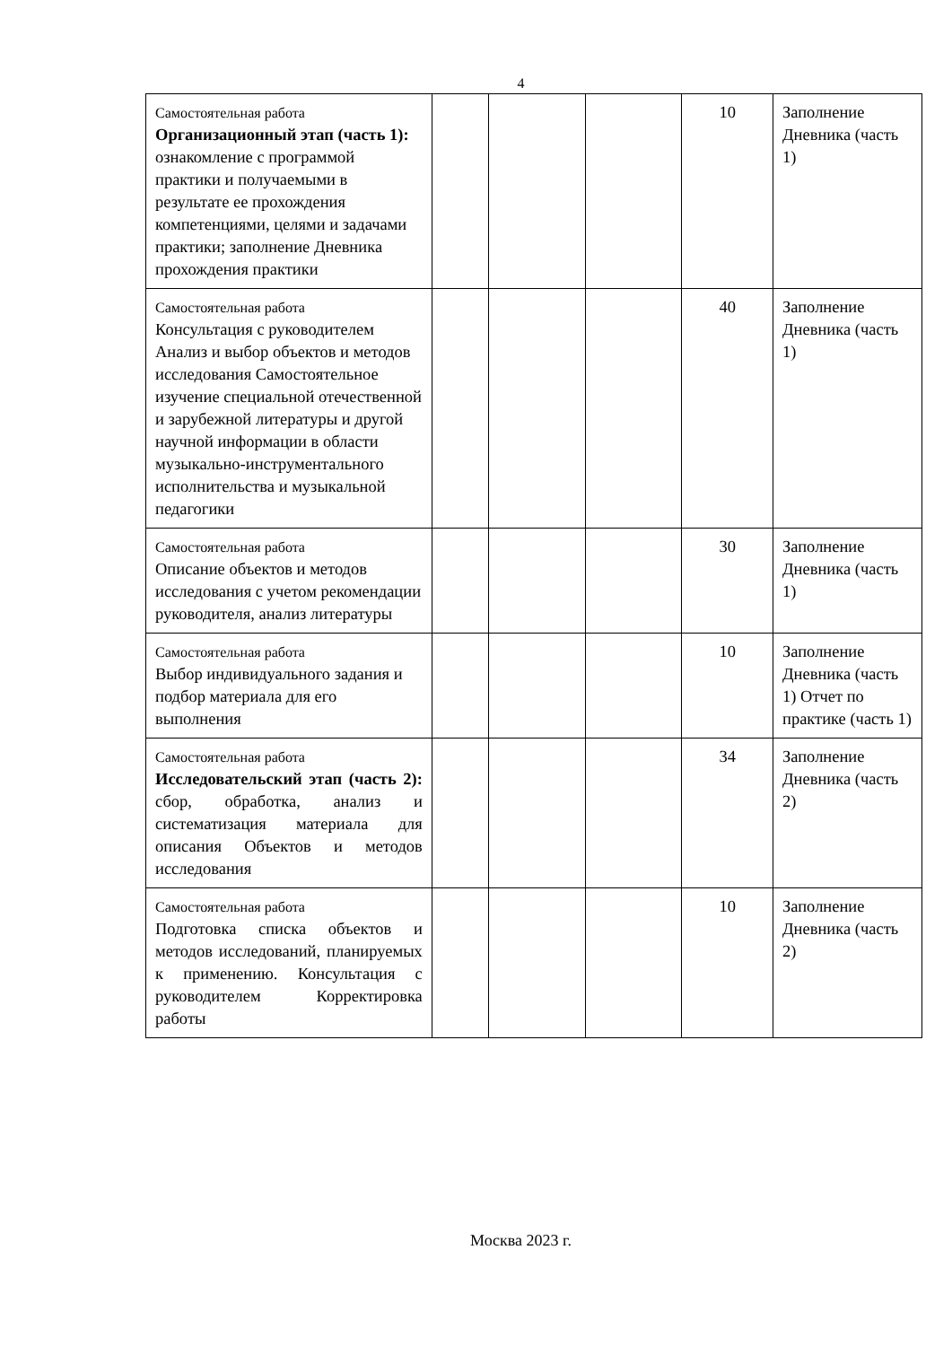4
| Самостоятельная работа Организационный этап (часть 1): ознакомление с программой практики и получаемыми в результате ее прохождения компетенциями, целями и задачами практики; заполнение Дневника прохождения практики | | | | 10 | Заполнение Дневника (часть 1) |
| Самостоятельная работа Консультация с руководителем Анализ и выбор объектов и методов исследования Самостоятельное изучение специальной отечественной и зарубежной литературы и другой научной информации в области музыкально-инструментального исполнительства и музыкальной педагогики | | | | 40 | Заполнение Дневника (часть 1) |
| Самостоятельная работа Описание объектов и методов исследования с учетом рекомендации руководителя, анализ литературы | | | | 30 | Заполнение Дневника (часть 1) |
| Самостоятельная работа Выбор индивидуального задания и подбор материала для его выполнения | | | | 10 | Заполнение Дневника (часть 1) Отчет по практике (часть 1) |
| Самостоятельная работа Исследовательский этап (часть 2): сбор, обработка, анализ и систематизация материала для описания Объектов и методов исследования | | | | 34 | Заполнение Дневника (часть 2) |
| Самостоятельная работа Подготовка списка объектов и методов исследований, планируемых к применению. Консультация с руководителем Корректировка работы | | | | 10 | Заполнение Дневника (часть 2) |
Москва 2023 г.